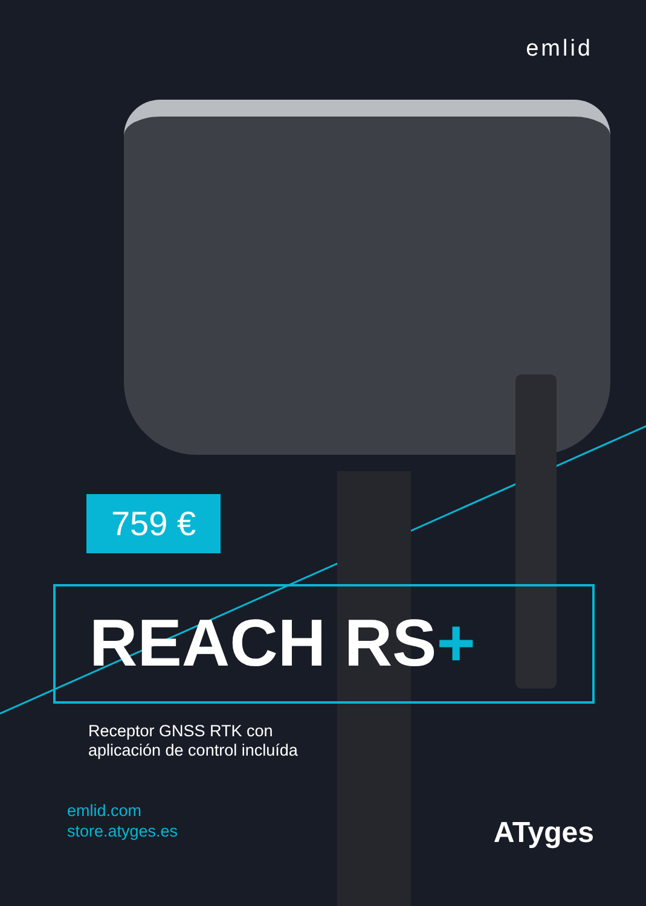emlid
759 €
REACH RS+
Receptor GNSS RTK con
aplicación de control incluída
emlid.com
store.atyges.es
ATyges